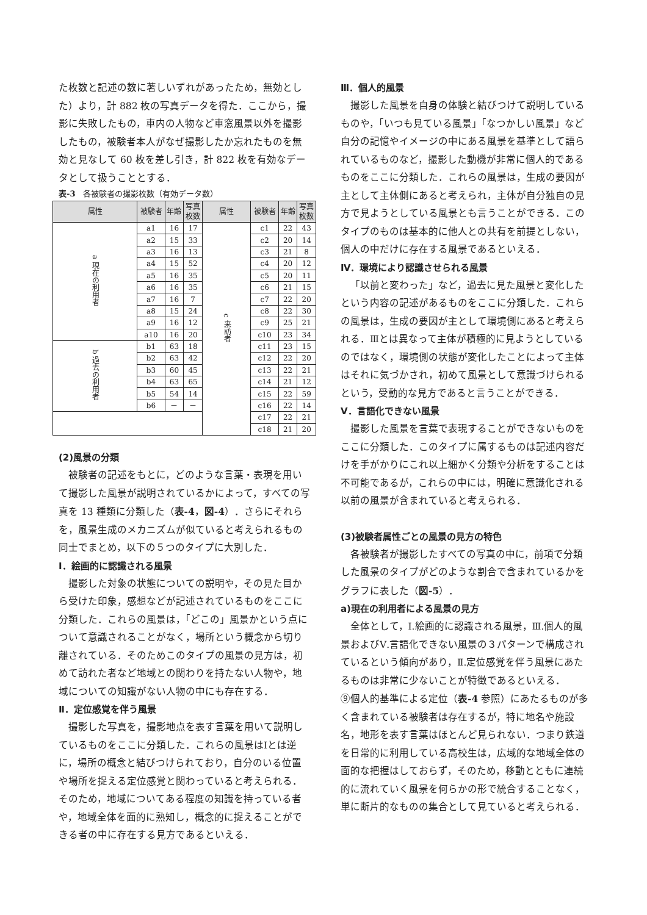た枚数と記述の数に著しいずれがあったため，無効とした）より，計 882 枚の写真データを得た．ここから，撮影に失敗したもの，車内の人物など車窓風景以外を撮影したもの，被験者本人がなぜ撮影したか忘れたものを無効と見なして 60 枚を差し引き，計 822 枚を有効なデータとして扱うこととする．
表-3　各被験者の撮影枚数（有効データ数）
| 属性 | 被験者 | 年齢 | 写真 枚数 | 属性 | 被験者 | 年齢 | 写真 枚数 |
| --- | --- | --- | --- | --- | --- | --- | --- |
| a 現在の利用者 | a1 | 16 | 17 | c 来訪者 | c1 | 22 | 43 |
| | a2 | 15 | 33 | | c2 | 20 | 14 |
| | a3 | 16 | 13 | | c3 | 21 | 8 |
| | a4 | 15 | 52 | | c4 | 20 | 12 |
| | a5 | 16 | 35 | | c5 | 20 | 11 |
| | a6 | 16 | 35 | | c6 | 21 | 15 |
| | a7 | 16 | 7 | | c7 | 22 | 20 |
| | a8 | 15 | 24 | | c8 | 22 | 30 |
| | a9 | 16 | 12 | | c9 | 25 | 21 |
| | a10 | 16 | 20 | | c10 | 23 | 34 |
| b 過去の利用者 | b1 | 63 | 18 | | c11 | 23 | 15 |
| | b2 | 63 | 42 | | c12 | 22 | 20 |
| | b3 | 60 | 45 | | c13 | 22 | 21 |
| | b4 | 63 | 65 | | c14 | 21 | 12 |
| | b5 | 54 | 14 | | c15 | 22 | 59 |
| | b6 | － | － | | c16 | 22 | 14 |
| | | | | | c17 | 22 | 21 |
| | | | | | c18 | 21 | 20 |
(2)風景の分類
被験者の記述をもとに，どのような言葉・表現を用いて撮影した風景が説明されているかによって，すべての写真を 13 種類に分類した（表-4，図-4）．さらにそれらを，風景生成のメカニズムが似ていると考えられるもの同士でまとめ，以下の５つのタイプに大別した．
Ⅰ．絵画的に認識される風景
撮影した対象の状態についての説明や，その見た目から受けた印象，感想などが記述されているものをここに分類した．これらの風景は，「どこの」風景かという点について意識されることがなく，場所という概念から切り離されている．そのためこのタイプの風景の見方は，初めて訪れた者など地域との関わりを持たない人物や，地域についての知識がない人物の中にも存在する．
Ⅱ．定位感覚を伴う風景
撮影した写真を，撮影地点を表す言葉を用いて説明しているものをここに分類した．これらの風景はⅠとは逆に，場所の概念と結びつけられており，自分のいる位置や場所を捉える定位感覚と関わっていると考えられる．そのため，地域についてある程度の知識を持っている者や，地域全体を面的に熟知し，概念的に捉えることができる者の中に存在する見方であるといえる．
Ⅲ．個人的風景
撮影した風景を自身の体験と結びつけて説明しているものや，「いつも見ている風景」「なつかしい風景」など自分の記憶やイメージの中にある風景を基準として語られているものなど，撮影した動機が非常に個人的であるものをここに分類した．これらの風景は，生成の要因が主として主体側にあると考えられ，主体が自分独自の見方で見ようとしている風景とも言うことができる．このタイプのものは基本的に他人との共有を前提としない，個人の中だけに存在する風景であるといえる．
Ⅳ．環境により認識させられる風景
「以前と変わった」など，過去に見た風景と変化したという内容の記述があるものをここに分類した．これらの風景は，生成の要因が主として環境側にあると考えられる．Ⅲとは異なって主体が積極的に見ようとしているのではなく，環境側の状態が変化したことによって主体はそれに気づかされ，初めて風景として意識づけられるという，受動的な見方であると言うことができる．
Ⅴ．言語化できない風景
撮影した風景を言葉で表現することができないものをここに分類した．このタイプに属するものは記述内容だけを手がかりにこれ以上細かく分類や分析をすることは不可能であるが，これらの中には，明確に意識化される以前の風景が含まれていると考えられる．
(3)被験者属性ごとの風景の見方の特色
各被験者が撮影したすべての写真の中に，前項で分類した風景のタイプがどのような割合で含まれているかをグラフに表した（図-5）．
a)現在の利用者による風景の見方
全体として，Ⅰ.絵画的に認識される風景，Ⅲ.個人的風景およびⅤ.言語化できない風景の３パターンで構成されているという傾向があり，Ⅱ.定位感覚を伴う風景にあたるものは非常に少ないことが特徴であるといえる．
⑨個人的基準による定位（表-4 参照）にあたるものが多く含まれている被験者は存在するが，特に地名や施設名，地形を表す言葉はほとんど見られない．つまり鉄道を日常的に利用している高校生は，広域的な地域全体の面的な把握はしておらず，そのため，移動とともに連続的に流れていく風景を何らかの形で統合することなく，単に断片的なものの集合として見ていると考えられる．